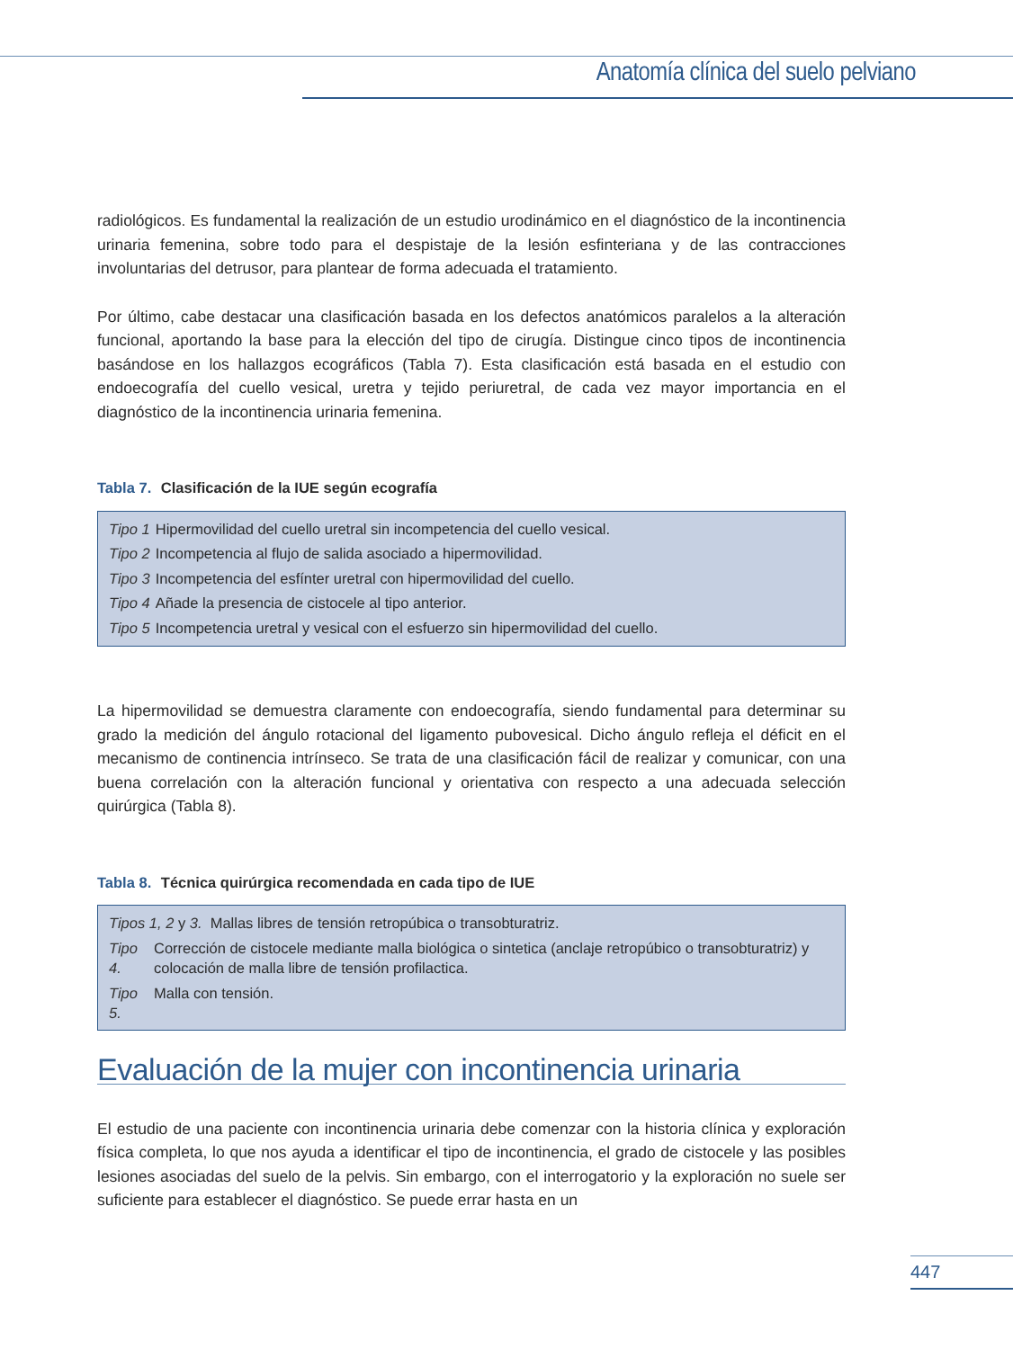Anatomía clínica del suelo pelviano
radiológicos. Es fundamental la realización de un estudio urodinámico en el diagnóstico de la incontinencia urinaria femenina, sobre todo para el despistaje de la lesión esfinteriana y de las contracciones involuntarias del detrusor, para plantear de forma adecuada el tratamiento.
Por último, cabe destacar una clasificación basada en los defectos anatómicos paralelos a la alteración funcional, aportando la base para la elección del tipo de cirugía. Distingue cinco tipos de incontinencia basándose en los hallazgos ecográficos (Tabla 7). Esta clasificación está basada en el estudio con endoecografía del cuello vesical, uretra y tejido periuretral, de cada vez mayor importancia en el diagnóstico de la incontinencia urinaria femenina.
Tabla 7. Clasificación de la IUE según ecografía
| Tipo 1 | Hipermovilidad del cuello uretral sin incompetencia del cuello vesical. |
| Tipo 2 | Incompetencia al flujo de salida asociado a hipermovilidad. |
| Tipo 3 | Incompetencia del esfínter uretral con hipermovilidad del cuello. |
| Tipo 4 | Añade la presencia de cistocele al tipo anterior. |
| Tipo 5 | Incompetencia uretral y vesical con el esfuerzo sin hipermovilidad del cuello. |
La hipermovilidad se demuestra claramente con endoecografía, siendo fundamental para determinar su grado la medición del ángulo rotacional del ligamento pubovesical. Dicho ángulo refleja el déficit en el mecanismo de continencia intrínseco. Se trata de una clasificación fácil de realizar y comunicar, con una buena correlación con la alteración funcional y orientativa con respecto a una adecuada selección quirúrgica (Tabla 8).
Tabla 8. Técnica quirúrgica recomendada en cada tipo de IUE
| Tipos 1, 2 y 3. Mallas libres de tensión retropúbica o transobturatriz. | |
| Tipo 4. | Corrección de cistocele mediante malla biológica o sintetica (anclaje retropúbico o transobturatriz) y colocación de malla libre de tensión profilactica. |
| Tipo 5. | Malla con tensión. |
Evaluación de la mujer con incontinencia urinaria
El estudio de una paciente con incontinencia urinaria debe comenzar con la historia clínica y exploración física completa, lo que nos ayuda a identificar el tipo de incontinencia, el grado de cistocele y las posibles lesiones asociadas del suelo de la pelvis. Sin embargo, con el interrogatorio y la exploración no suele ser suficiente para establecer el diagnóstico. Se puede errar hasta en un
447